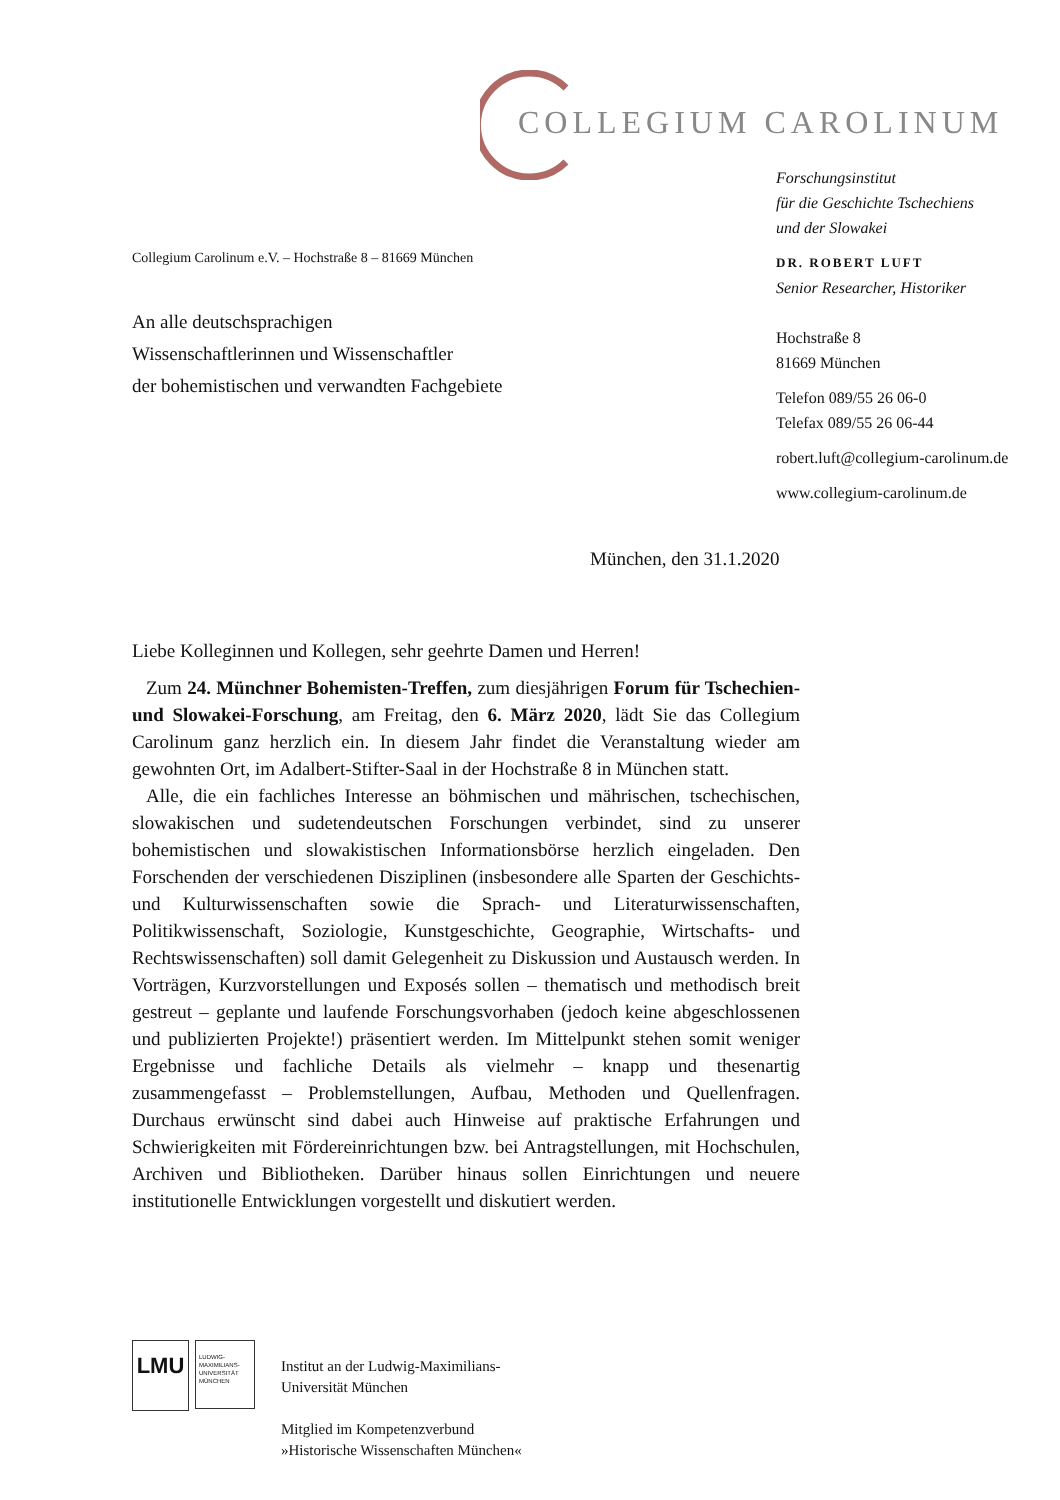COLLEGIUM CAROLINUM
Forschungsinstitut
für die Geschichte Tschechiens
und der Slowakei
DR. ROBERT LUFT
Senior Researcher, Historiker
Hochstraße 8
81669 München
Telefon 089/55 26 06-0
Telefax 089/55 26 06-44
robert.luft@collegium-carolinum.de
www.collegium-carolinum.de
Collegium Carolinum e.V. – Hochstraße 8 – 81669 München
An alle deutschsprachigen
Wissenschaftlerinnen und Wissenschaftler
der bohemistischen und verwandten Fachgebiete
München, den 31.1.2020
Liebe Kolleginnen und Kollegen, sehr geehrte Damen und Herren!
Zum 24. Münchner Bohemisten-Treffen, zum diesjährigen Forum für Tschechien- und Slowakei-Forschung, am Freitag, den 6. März 2020, lädt Sie das Collegium Carolinum ganz herzlich ein. In diesem Jahr findet die Veranstaltung wieder am gewohnten Ort, im Adalbert-Stifter-Saal in der Hochstraße 8 in München statt.
Alle, die ein fachliches Interesse an böhmischen und mährischen, tschechischen, slowakischen und sudetendeutschen Forschungen verbindet, sind zu unserer bohemistischen und slowakistischen Informationsbörse herzlich eingeladen. Den Forschenden der verschiedenen Disziplinen (insbesondere alle Sparten der Geschichts- und Kulturwissenschaften sowie die Sprach- und Literaturwissenschaften, Politikwissenschaft, Soziologie, Kunstgeschichte, Geographie, Wirtschafts- und Rechtswissenschaften) soll damit Gelegenheit zu Diskussion und Austausch werden. In Vorträgen, Kurzvorstellungen und Exposés sollen – thematisch und methodisch breit gestreut – geplante und laufende Forschungsvorhaben (jedoch keine abgeschlossenen und publizierten Projekte!) präsentiert werden. Im Mittelpunkt stehen somit weniger Ergebnisse und fachliche Details als vielmehr – knapp und thesenartig zusammengefasst – Problemstellungen, Aufbau, Methoden und Quellenfragen. Durchaus erwünscht sind dabei auch Hinweise auf praktische Erfahrungen und Schwierigkeiten mit Fördereinrichtungen bzw. bei Antragstellungen, mit Hochschulen, Archiven und Bibliotheken. Darüber hinaus sollen Einrichtungen und neuere institutionelle Entwicklungen vorgestellt und diskutiert werden.
LMU
LUDWIG-
MAXIMILIANS-
UNIVERSITÄT
MÜNCHEN
Institut an der Ludwig-Maximilians-
Universität München
Mitglied im Kompetenzverbund
»Historische Wissenschaften München«